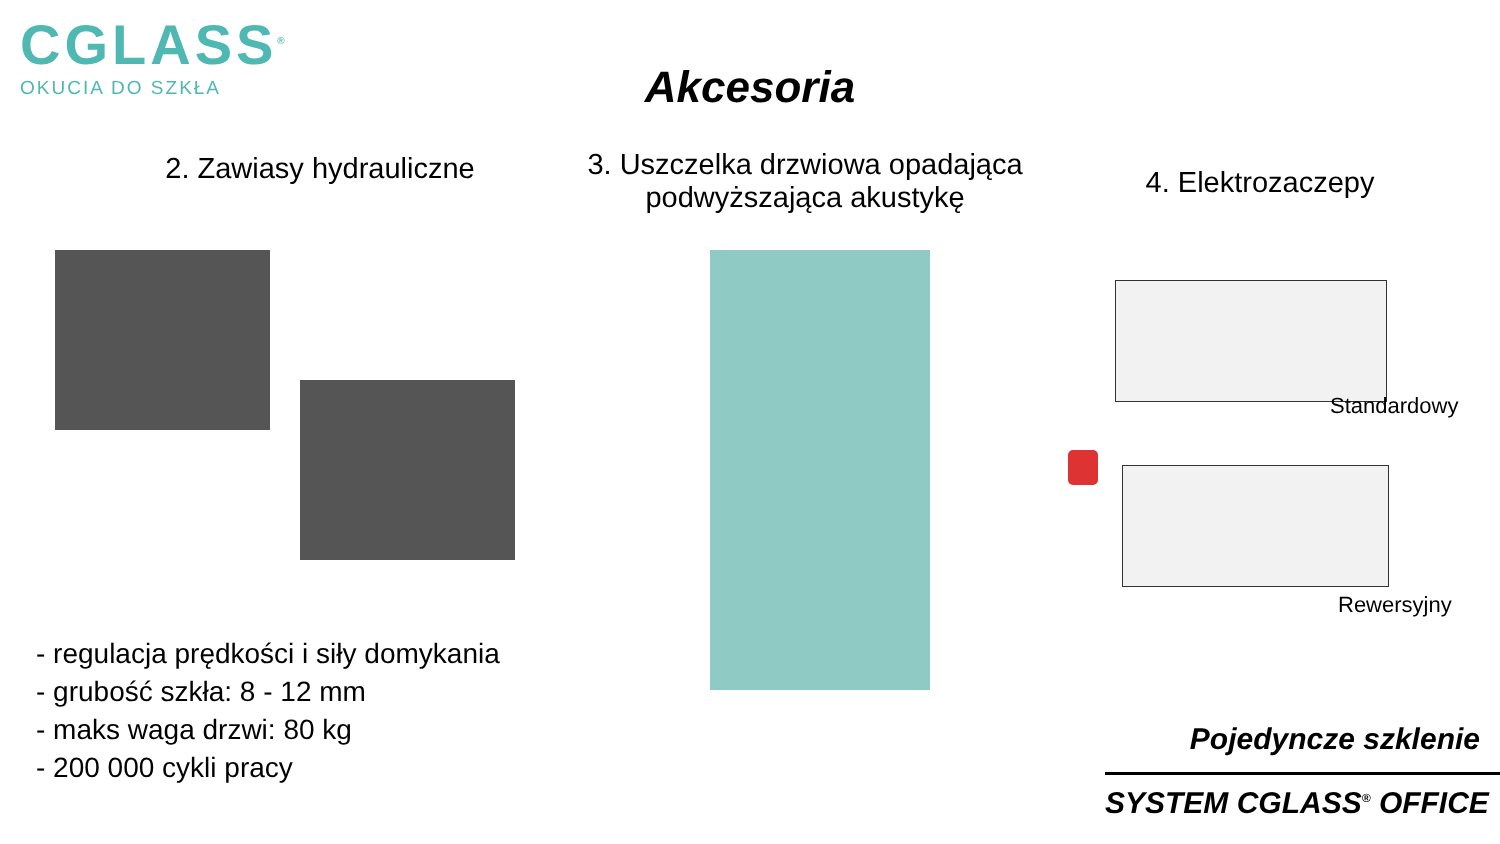CGLASS<sup>®</sup>
OKUCIA DO SZKŁA
Akcesoria
2. Zawiasy hydrauliczne
3. Uszczelka drzwiowa opadająca podwyższająca akustykę
4. Elektrozaczepy
Standardowy
Rewersyjny
- regulacja prędkości i siły domykania
- grubość szkła: 8 - 12 mm
- maks waga drzwi: 80 kg
- 200 000 cykli pracy
Pojedyncze szklenie
SYSTEM CGLASS<sup>®</sup> OFFICE